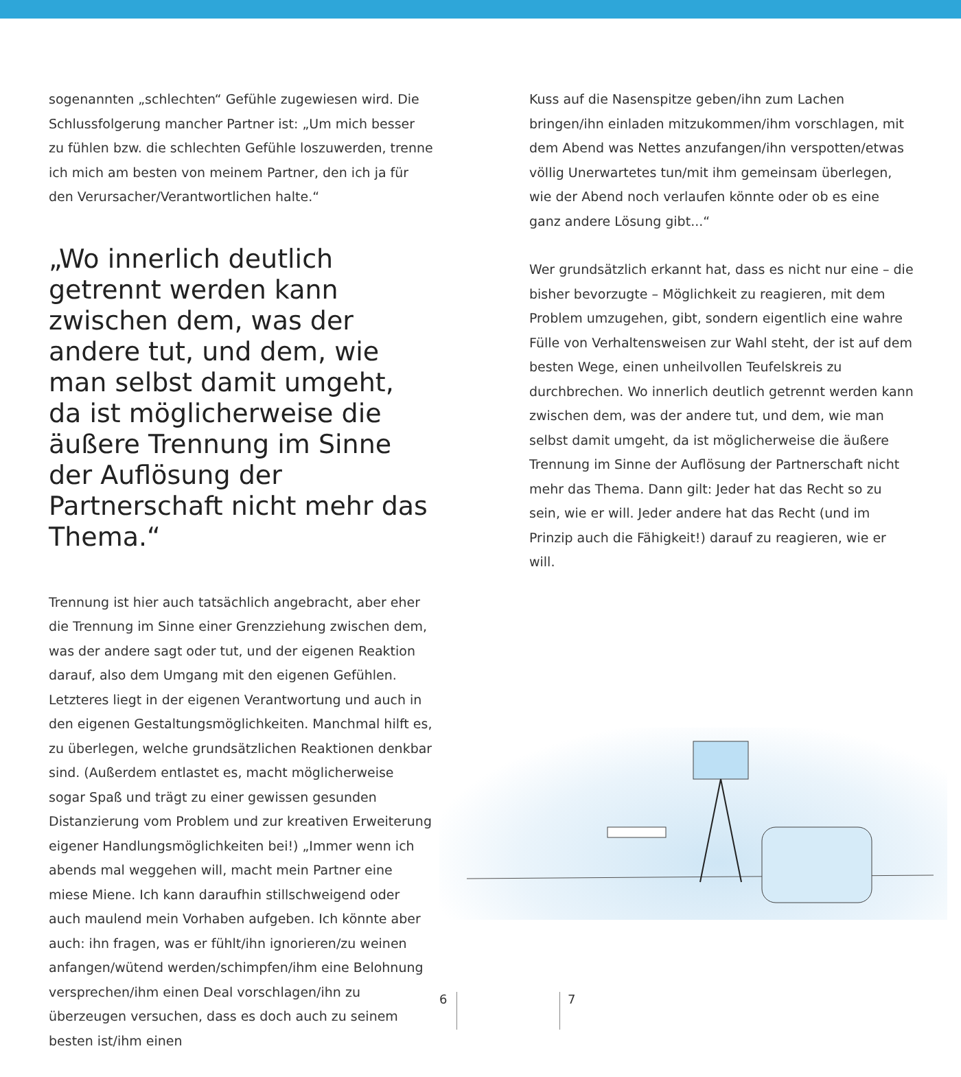sogenannten „schlechten“ Gefühle zugewiesen wird. Die Schlussfolgerung mancher Partner ist: „Um mich besser zu fühlen bzw. die schlechten Gefühle loszuwerden, trenne ich mich am besten von meinem Partner, den ich ja für den Verursacher/Verantwortlichen halte.“
„Wo innerlich deutlich getrennt werden kann zwischen dem, was der andere tut, und dem, wie man selbst damit umgeht, da ist möglicherweise die äuße­re Trennung im Sinne der Auf­lösung der Partnerschaft nicht mehr das Thema.“
Trennung ist hier auch tatsächlich angebracht, aber eher die Trennung im Sinne einer Grenzziehung zwischen dem, was der andere sagt oder tut, und der eigenen Reaktion darauf, also dem Umgang mit den eigenen Gefühlen. Letzteres liegt in der eigenen Verantwortung und auch in den eigenen Gestaltungsmöglichkeiten. Manchmal hilft es, zu überlegen, welche grundsätzlichen Reaktionen denkbar sind. (Außerdem entlastet es, macht möglicherweise sogar Spaß und trägt zu einer gewissen gesunden Distanzierung vom Problem und zur kreativen Erweiterung eigener Handlungsmöglichkeiten bei!) „Immer wenn ich abends mal weggehen will, macht mein Partner eine miese Miene. Ich kann daraufhin stillschweigend oder auch maulend mein Vorhaben aufgeben. Ich könnte aber auch: ihn fragen, was er fühlt/ihn ignorieren/zu weinen anfangen/wütend werden/schimpfen/ihm eine Belohnung versprechen/ihm einen Deal vorschlagen/ihn zu überzeugen versuchen, dass es doch auch zu seinem besten ist/ihm einen
Kuss auf die Nasenspitze geben/ihn zum Lachen bringen/ihn einladen mitzukommen/ihm vorschlagen, mit dem Abend was Nettes anzufangen/ihn verspotten/etwas völlig Unerwar­tetes tun/mit ihm gemeinsam überlegen, wie der Abend noch verlaufen könnte oder ob es eine ganz andere Lösung gibt...“
Wer grundsätzlich erkannt hat, dass es nicht nur eine – die bisher bevorzugte – Möglichkeit zu reagieren, mit dem Pro­blem umzugehen, gibt, sondern eigentlich eine wahre Fülle von Verhaltensweisen zur Wahl steht, der ist auf dem besten Wege, einen unheilvollen Teufelskreis zu durchbrechen. Wo innerlich deutlich getrennt werden kann zwischen dem, was der andere tut, und dem, wie man selbst damit umgeht, da ist möglicherweise die äußere Trennung im Sinne der Auflösung der Partnerschaft nicht mehr das Thema. Dann gilt: Jeder hat das Recht so zu sein, wie er will. Jeder andere hat das Recht (und im Prinzip auch die Fähigkeit!) darauf zu reagieren, wie er will.
6 7